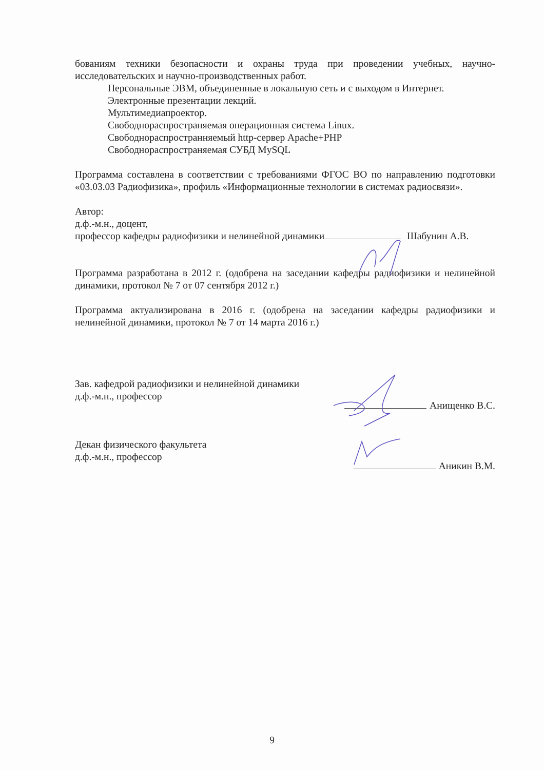бованиям техники безопасности и охраны труда при проведении учебных, научно-исследовательских и научно-производственных работ.
Персональные ЭВМ, объединенные в локальную сеть и с выходом в Интернет.
Электронные презентации лекций.
Мультимедиапроектор.
Свободнораспространяемая операционная система Linux.
Свободнораспространняемый http-сервер Apache+PHP
Свободнораспространяемая СУБД MySQL
Программа составлена в соответствии с требованиями ФГОС ВО по направлению подготовки «03.03.03 Радиофизика», профиль «Информационные технологии в системах радиосвязи».
Автор:
д.ф.-м.н., доцент,
профессор кафедры радиофизики и нелинейной динамики Шабунин А.В.
Программа разработана в 2012 г. (одобрена на заседании кафедры радиофизики и нелинейной динамики, протокол № 7 от 07 сентября 2012 г.)
Программа актуализирована в 2016 г. (одобрена на заседании кафедры радиофизики и нелинейной динамики, протокол № 7 от 14 марта 2016 г.)
Зав. кафедрой радиофизики и нелинейной динамики
д.ф.-м.н., профессор
Анищенко В.С.
Декан физического факультета
д.ф.-м.н., профессор
Аникин В.М.
9